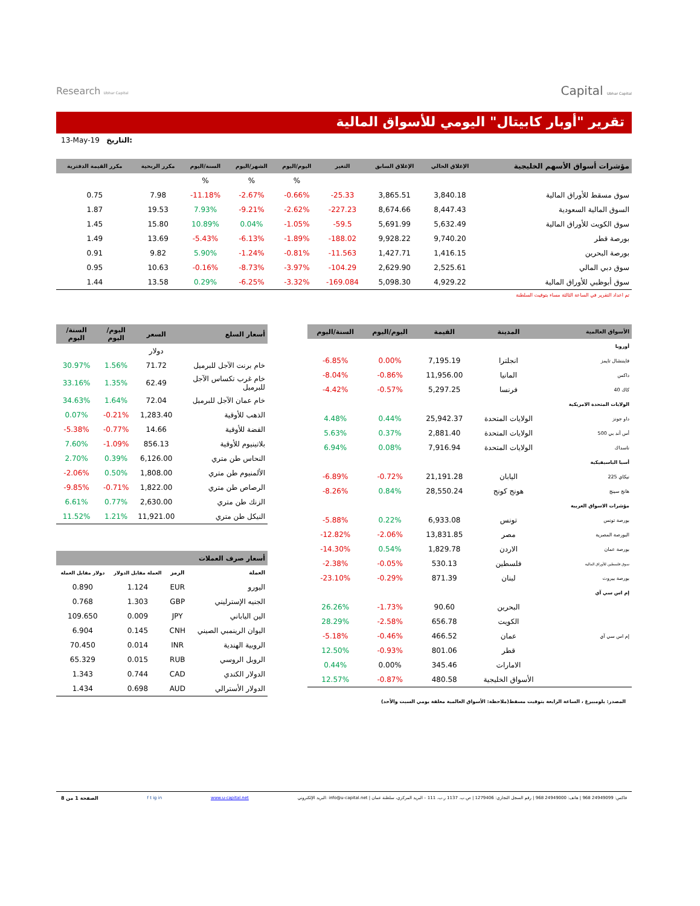Research Ubhar Capital
Capital Ubhar Capital
تقرير "أوبار كابيتال" اليومي للأسواق المالية
13-May-19 التاريخ:
| مكرر القيمة الدفترية | مكرر الربحية | السنة/اليوم | الشهر/اليوم | اليوم/اليوم | التغير | الإغلاق السابق | الإغلاق الحالي | مؤشرات أسواق الأسهم الخليجية |
| --- | --- | --- | --- | --- | --- | --- | --- | --- |
| | | % | % | % | | | | |
| 0.75 | 7.98 | -11.18% | -2.67% | -0.66% | -25.33 | 3,865.51 | 3,840.18 | سوق مسقط للأوراق المالية |
| 1.87 | 19.53 | 7.93% | -9.21% | -2.62% | -227.23 | 8,674.66 | 8,447.43 | السوق المالية السعودية |
| 1.45 | 15.80 | 10.89% | 0.04% | -1.05% | -59.5 | 5,691.99 | 5,632.49 | سوق الكويت للأوراق المالية |
| 1.49 | 13.69 | -5.43% | -6.13% | -1.89% | -188.02 | 9,928.22 | 9,740.20 | بورصة قطر |
| 0.91 | 9.82 | 5.90% | -1.24% | -0.81% | -11.563 | 1,427.71 | 1,416.15 | بورصة البحرين |
| 0.95 | 10.63 | -0.16% | -8.73% | -3.97% | -104.29 | 2,629.90 | 2,525.61 | سوق دبي المالي |
| 1.44 | 13.58 | 0.29% | -6.25% | -3.32% | -169.084 | 5,098.30 | 4,929.22 | سوق أبوظبي للأوراق المالية |
تم اعداد التقرير في الساعة الثالثة مساء بتوقيت السلطنة
| السنة/اليوم | اليوم/اليوم | السعر | أسعار السلع |
| --- | --- | --- | --- |
| | | دولار | |
| 30.97% | 1.56% | 71.72 | خام برنت الآجل للبرميل |
| 33.16% | 1.35% | 62.49 | خام غرب تكساس الآجل للبرميل |
| 34.63% | 1.64% | 72.04 | خام عمان الآجل للبرميل |
| 0.07% | -0.21% | 1,283.40 | الذهب للأوقية |
| -5.38% | -0.77% | 14.66 | الفضة للأوقية |
| 7.60% | -1.09% | 856.13 | بلاتينيوم للأوقية |
| 2.70% | 0.39% | 6,126.00 | النحاس طن متري |
| -2.06% | 0.50% | 1,808.00 | الألمنيوم طن متري |
| -9.85% | -0.71% | 1,822.00 | الرصاص طن متري |
| 6.61% | 0.77% | 2,630.00 | الزنك طن متري |
| 11.52% | 1.21% | 11,921.00 | النيكل طن متري |
| أسعار صرف العملات | | | |
| --- | --- | --- | --- |
| دولار مقابل العملة | العملة مقابل الدولار | الرمز | العملة |
| 0.890 | 1.124 | EUR | اليورو |
| 0.768 | 1.303 | GBP | الجنيه الإسترليني |
| 109.650 | 0.009 | JPY | الين الياباني |
| 6.904 | 0.145 | CNH | اليوان الرينمبي الصيني |
| 70.450 | 0.014 | INR | الروبية الهندية |
| 65.329 | 0.015 | RUB | الروبل الروسي |
| 1.343 | 0.744 | CAD | الدولار الكندي |
| 1.434 | 0.698 | AUD | الدولار الأسترالي |
| السنة/اليوم | اليوم/اليوم | القيمة | المدينة | الأسواق العالمية |
| --- | --- | --- | --- | --- |
| | | | | أوروبا |
| -6.85% | 0.00% | 7,195.19 | انجلترا | فايننشال تايمز |
| -8.04% | -0.86% | 11,956.00 | المانيا | داكس |
| -4.42% | -0.57% | 5,297.25 | فرنسا | كاك 40 |
| | | | | الولايات المتحدة الامريكية |
| 4.48% | 0.44% | 25,942.37 | الولايات المتحدة | داو جونز |
| 5.63% | 0.37% | 2,881.40 | الولايات المتحدة | أس آند بي 500 |
| 6.94% | 0.08% | 7,916.94 | الولايات المتحدة | ناسداك |
| | | | | أسيا الباسيفيكية |
| -6.89% | -0.72% | 21,191.28 | اليابان | نيكاي 225 |
| -8.26% | 0.84% | 28,550.24 | هونج كونج | هانج سينج |
| | | | | مؤشرات الاسواق العربية |
| -5.88% | 0.22% | 6,933.08 | تونس | بورصة تونس |
| -12.82% | -2.06% | 13,831.85 | مصر | البورصة المصرية |
| -14.30% | 0.54% | 1,829.78 | الاردن | بورصة عمان |
| -2.38% | -0.05% | 530.13 | فلسطين | سوق فلسطين للأوراق المالية |
| -23.10% | -0.29% | 871.39 | لبنان | بورصة بيروت |
| | | | | إم اس سي آي |
| 26.26% | -1.73% | 90.60 | البحرين | |
| 28.29% | -2.58% | 656.78 | الكويت | |
| -5.18% | -0.46% | 466.52 | عمان | إم اس سي آي |
| 12.50% | -0.93% | 801.06 | قطر | |
| 0.44% | 0.00% | 345.46 | الامارات | |
| 12.57% | -0.87% | 480.58 | الأسواق الخليجية | |
المصدر: بلومبيرغ ، الساعة الرابعة بتوقيت مسقط(ملاحظة: الأسواق العالمية مغلقة يومي السبت والأحد)
الصفحة 1 من 8 f t ig in www.u-capital.net البريد الإلكتروني: info@u-capital.net | فاكس: 24949099 968 | هاتف: 24949000 968 | رقم السجل التجاري: 1279406 | ص.ب. 1137 ر.ب. 111 – البريد المركزي، سلطنة عمان